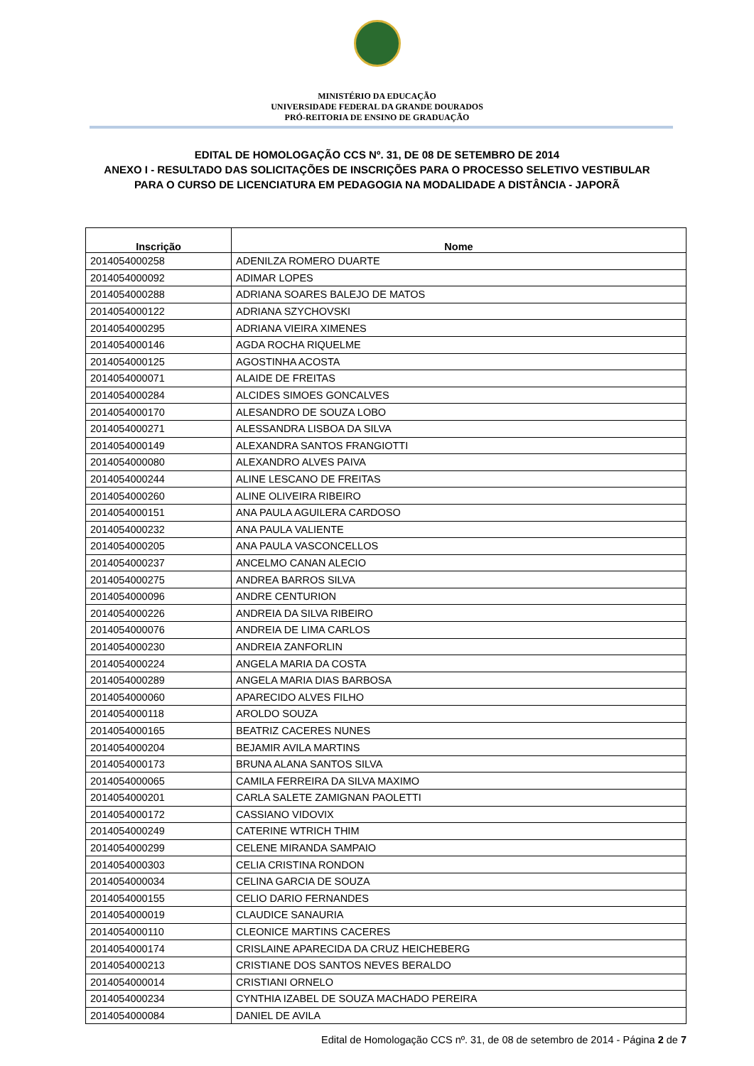MINISTÉRIO DA EDUCAÇÃO
UNIVERSIDADE FEDERAL DA GRANDE DOURADOS
PRÓ-REITORIA DE ENSINO DE GRADUAÇÃO
EDITAL DE HOMOLOGAÇÃO CCS Nº. 31, DE 08 DE SETEMBRO DE 2014
ANEXO I - RESULTADO DAS SOLICITAÇÕES DE INSCRIÇÕES PARA O PROCESSO SELETIVO VESTIBULAR
PARA O CURSO DE LICENCIATURA EM PEDAGOGIA NA MODALIDADE A DISTÂNCIA - JAPORÃ
| Inscrição | Nome |
| --- | --- |
| 2014054000258 | ADENILZA ROMERO DUARTE |
| 2014054000092 | ADIMAR LOPES |
| 2014054000288 | ADRIANA SOARES BALEJO DE MATOS |
| 2014054000122 | ADRIANA SZYCHOVSKI |
| 2014054000295 | ADRIANA VIEIRA XIMENES |
| 2014054000146 | AGDA ROCHA RIQUELME |
| 2014054000125 | AGOSTINHA ACOSTA |
| 2014054000071 | ALAIDE DE FREITAS |
| 2014054000284 | ALCIDES SIMOES GONCALVES |
| 2014054000170 | ALESANDRO DE SOUZA LOBO |
| 2014054000271 | ALESSANDRA LISBOA DA SILVA |
| 2014054000149 | ALEXANDRA SANTOS FRANGIOTTI |
| 2014054000080 | ALEXANDRO ALVES PAIVA |
| 2014054000244 | ALINE LESCANO DE FREITAS |
| 2014054000260 | ALINE OLIVEIRA RIBEIRO |
| 2014054000151 | ANA PAULA AGUILERA CARDOSO |
| 2014054000232 | ANA PAULA VALIENTE |
| 2014054000205 | ANA PAULA VASCONCELLOS |
| 2014054000237 | ANCELMO CANAN ALECIO |
| 2014054000275 | ANDREA BARROS SILVA |
| 2014054000096 | ANDRE CENTURION |
| 2014054000226 | ANDREIA DA SILVA RIBEIRO |
| 2014054000076 | ANDREIA DE LIMA CARLOS |
| 2014054000230 | ANDREIA ZANFORLIN |
| 2014054000224 | ANGELA MARIA DA COSTA |
| 2014054000289 | ANGELA MARIA DIAS BARBOSA |
| 2014054000060 | APARECIDO ALVES FILHO |
| 2014054000118 | AROLDO SOUZA |
| 2014054000165 | BEATRIZ CACERES NUNES |
| 2014054000204 | BEJAMIR AVILA MARTINS |
| 2014054000173 | BRUNA ALANA SANTOS SILVA |
| 2014054000065 | CAMILA FERREIRA DA SILVA MAXIMO |
| 2014054000201 | CARLA SALETE ZAMIGNAN PAOLETTI |
| 2014054000172 | CASSIANO VIDOVIX |
| 2014054000249 | CATERINE WTRICH THIM |
| 2014054000299 | CELENE MIRANDA SAMPAIO |
| 2014054000303 | CELIA CRISTINA RONDON |
| 2014054000034 | CELINA GARCIA DE SOUZA |
| 2014054000155 | CELIO DARIO FERNANDES |
| 2014054000019 | CLAUDICE SANAURIA |
| 2014054000110 | CLEONICE MARTINS CACERES |
| 2014054000174 | CRISLAINE APARECIDA DA CRUZ HEICHEBERG |
| 2014054000213 | CRISTIANE DOS SANTOS NEVES BERALDO |
| 2014054000014 | CRISTIANI ORNELO |
| 2014054000234 | CYNTHIA IZABEL DE SOUZA MACHADO PEREIRA |
| 2014054000084 | DANIEL DE AVILA |
Edital de Homologação CCS nº. 31, de 08 de setembro de 2014 - Página 2 de 7